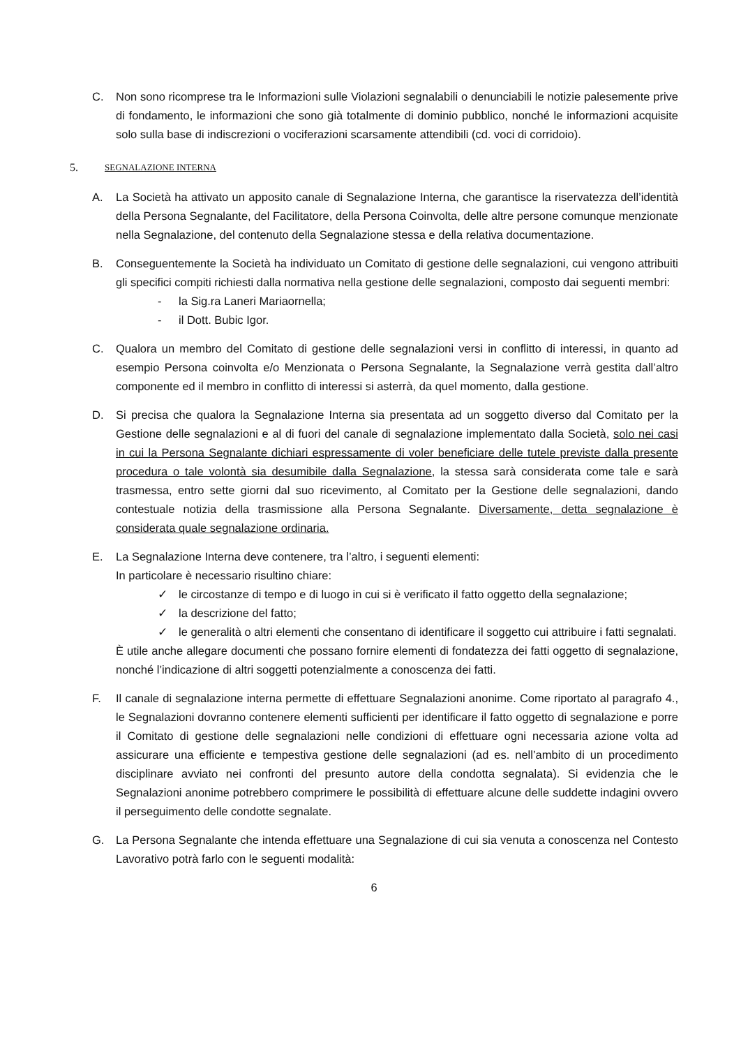C. Non sono ricomprese tra le Informazioni sulle Violazioni segnalabili o denunciabili le notizie palesemente prive di fondamento, le informazioni che sono già totalmente di dominio pubblico, nonché le informazioni acquisite solo sulla base di indiscrezioni o vociferazioni scarsamente attendibili (cd. voci di corridoio).
5. SEGNALAZIONE INTERNA
A. La Società ha attivato un apposito canale di Segnalazione Interna, che garantisce la riservatezza dell’identità della Persona Segnalante, del Facilitatore, della Persona Coinvolta, delle altre persone comunque menzionate nella Segnalazione, del contenuto della Segnalazione stessa e della relativa documentazione.
B. Conseguentemente la Società ha individuato un Comitato di gestione delle segnalazioni, cui vengono attribuiti gli specifici compiti richiesti dalla normativa nella gestione delle segnalazioni, composto dai seguenti membri:
- la Sig.ra Laneri Mariaornella;
- il Dott. Bubic Igor.
C. Qualora un membro del Comitato di gestione delle segnalazioni versi in conflitto di interessi, in quanto ad esempio Persona coinvolta e/o Menzionata o Persona Segnalante, la Segnalazione verrà gestita dall’altro componente ed il membro in conflitto di interessi si asterrà, da quel momento, dalla gestione.
D. Si precisa che qualora la Segnalazione Interna sia presentata ad un soggetto diverso dal Comitato per la Gestione delle segnalazioni e al di fuori del canale di segnalazione implementato dalla Società, solo nei casi in cui la Persona Segnalante dichiari espressamente di voler beneficiare delle tutele previste dalla presente procedura o tale volontà sia desumibile dalla Segnalazione, la stessa sarà considerata come tale e sarà trasmessa, entro sette giorni dal suo ricevimento, al Comitato per la Gestione delle segnalazioni, dando contestuale notizia della trasmissione alla Persona Segnalante. Diversamente, detta segnalazione è considerata quale segnalazione ordinaria.
E. La Segnalazione Interna deve contenere, tra l’altro, i seguenti elementi:
In particolare è necessario risultino chiare:
✓ le circostanze di tempo e di luogo in cui si è verificato il fatto oggetto della segnalazione;
✓ la descrizione del fatto;
✓ le generalità o altri elementi che consentano di identificare il soggetto cui attribuire i fatti segnalati.
È utile anche allegare documenti che possano fornire elementi di fondatezza dei fatti oggetto di segnalazione, nonché l’indicazione di altri soggetti potenzialmente a conoscenza dei fatti.
F. Il canale di segnalazione interna permette di effettuare Segnalazioni anonime. Come riportato al paragrafo 4., le Segnalazioni dovranno contenere elementi sufficienti per identificare il fatto oggetto di segnalazione e porre il Comitato di gestione delle segnalazioni nelle condizioni di effettuare ogni necessaria azione volta ad assicurare una efficiente e tempestiva gestione delle segnalazioni (ad es. nell’ambito di un procedimento disciplinare avviato nei confronti del presunto autore della condotta segnalata). Si evidenzia che le Segnalazioni anonime potrebbero comprimere le possibilità di effettuare alcune delle suddette indagini ovvero il perseguimento delle condotte segnalate.
G. La Persona Segnalante che intenda effettuare una Segnalazione di cui sia venuta a conoscenza nel Contesto Lavorativo potrà farlo con le seguenti modalità:
6